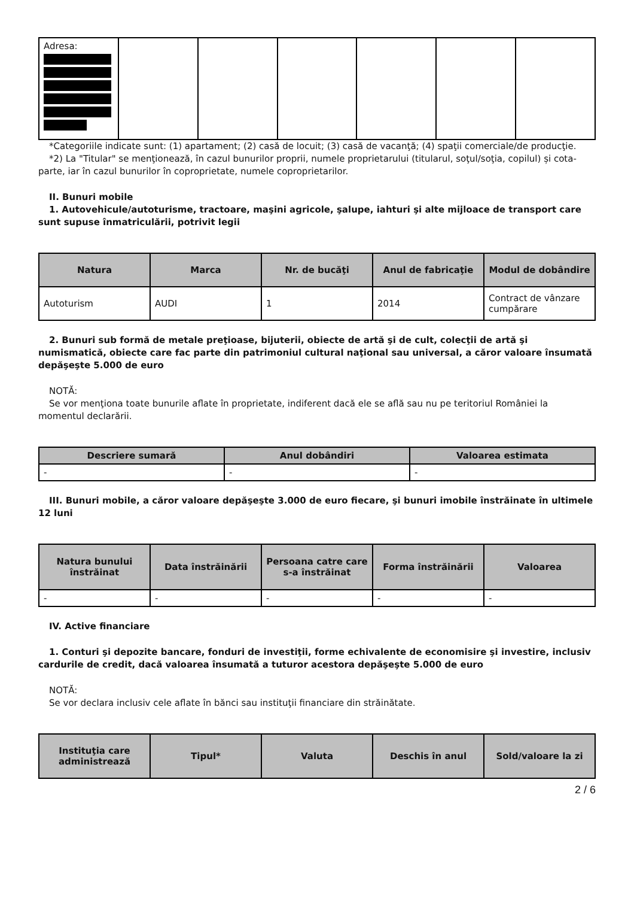| Adresa: | | | | | | |
*Categoriile indicate sunt: (1) apartament; (2) casă de locuit; (3) casă de vacanţă; (4) spaţii comerciale/de producţie.
*2) La "Titular" se menţionează, în cazul bunurilor proprii, numele proprietarului (titularul, soţul/soţia, copilul) și cota-parte, iar în cazul bunurilor în coproprietate, numele coproprietarilor.
II. Bunuri mobile
1. Autovehicule/autoturisme, tractoare, maşini agricole, şalupe, iahturi şi alte mijloace de transport care sunt supuse înmatriculării, potrivit legii
| Natura | Marca | Nr. de bucăţi | Anul de fabricaţie | Modul de dobândire |
| --- | --- | --- | --- | --- |
| Autoturism | AUDI | 1 | 2014 | Contract de vânzare cumpărare |
2. Bunuri sub formă de metale preţioase, bijuterii, obiecte de artă şi de cult, colecţii de artă şi numismatică, obiecte care fac parte din patrimoniul cultural naţional sau universal, a căror valoare însumată depăşeşte 5.000 de euro
NOTĂ:
Se vor menţiona toate bunurile aflate în proprietate, indiferent dacă ele se află sau nu pe teritoriul României la momentul declarării.
| Descriere sumară | Anul dobândiri | Valoarea estimata |
| --- | --- | --- |
| - | - | - |
III. Bunuri mobile, a căror valoare depăşeşte 3.000 de euro fiecare, şi bunuri imobile înstrăinate în ultimele 12 luni
| Natura bunului înstrăinat | Data înstrăinării | Persoana catre care s-a înstrăinat | Forma înstrăinării | Valoarea |
| --- | --- | --- | --- | --- |
| - | - | - | - | - |
IV. Active financiare
1. Conturi şi depozite bancare, fonduri de investiţii, forme echivalente de economisire şi investire, inclusiv cardurile de credit, dacă valoarea însumată a tuturor acestora depăşeşte 5.000 de euro
NOTĂ:
Se vor declara inclusiv cele aflate în bănci sau instituţii financiare din străinătate.
| Instituţia care administrează | Tipul* | Valuta | Deschis în anul | Sold/valoare la zi |
| --- | --- | --- | --- | --- |
2 / 6